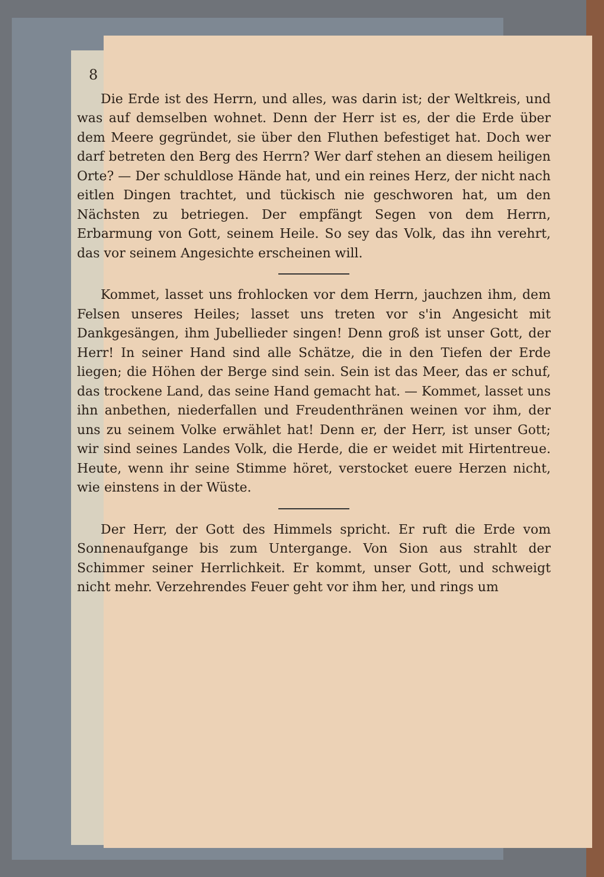8
Die Erde ist des Herrn, und alles, was darin ist; der Weltkreis, und was auf demselben wohnet. Denn der Herr ist es, der die Erde über dem Meere gegründet, sie über den Fluthen befestiget hat. Doch wer darf betreten den Berg des Herrn? Wer darf stehen an diesem heiligen Orte? — Der schuldlose Hände hat, und ein reines Herz, der nicht nach eitlen Dingen trachtet, und tückisch nie geschworen hat, um den Nächsten zu betriegen. Der empfängt Segen von dem Herrn, Erbarmung von Gott, seinem Heile. So sey das Volk, das ihn verehrt, das vor seinem Angesichte erscheinen will.
Kommet, lasset uns frohlocken vor dem Herrn, jauchzen ihm, dem Felsen unseres Heiles; lasset uns treten vor s'in Angesicht mit Dankgesängen, ihm Jubellieder singen! Denn groß ist unser Gott, der Herr! In seiner Hand sind alle Schätze, die in den Tiefen der Erde liegen; die Höhen der Berge sind sein. Sein ist das Meer, das er schuf, das trockene Land, das seine Hand gemacht hat. — Kommet, lasset uns ihn anbethen, niederfallen und Freudenthränen weinen vor ihm, der uns zu seinem Volke erwählet hat! Denn er, der Herr, ist unser Gott; wir sind seines Landes Volk, die Herde, die er weidet mit Hirtentreue. Heute, wenn ihr seine Stimme höret, verstocket euere Herzen nicht, wie einstens in der Wüste.
Der Herr, der Gott des Himmels spricht. Er ruft die Erde vom Sonnenaufgange bis zum Untergange. Von Sion aus strahlt der Schimmer seiner Herrlichkeit. Er kommt, unser Gott, und schweigt nicht mehr. Verzehrendes Feuer geht vor ihm her, und rings um